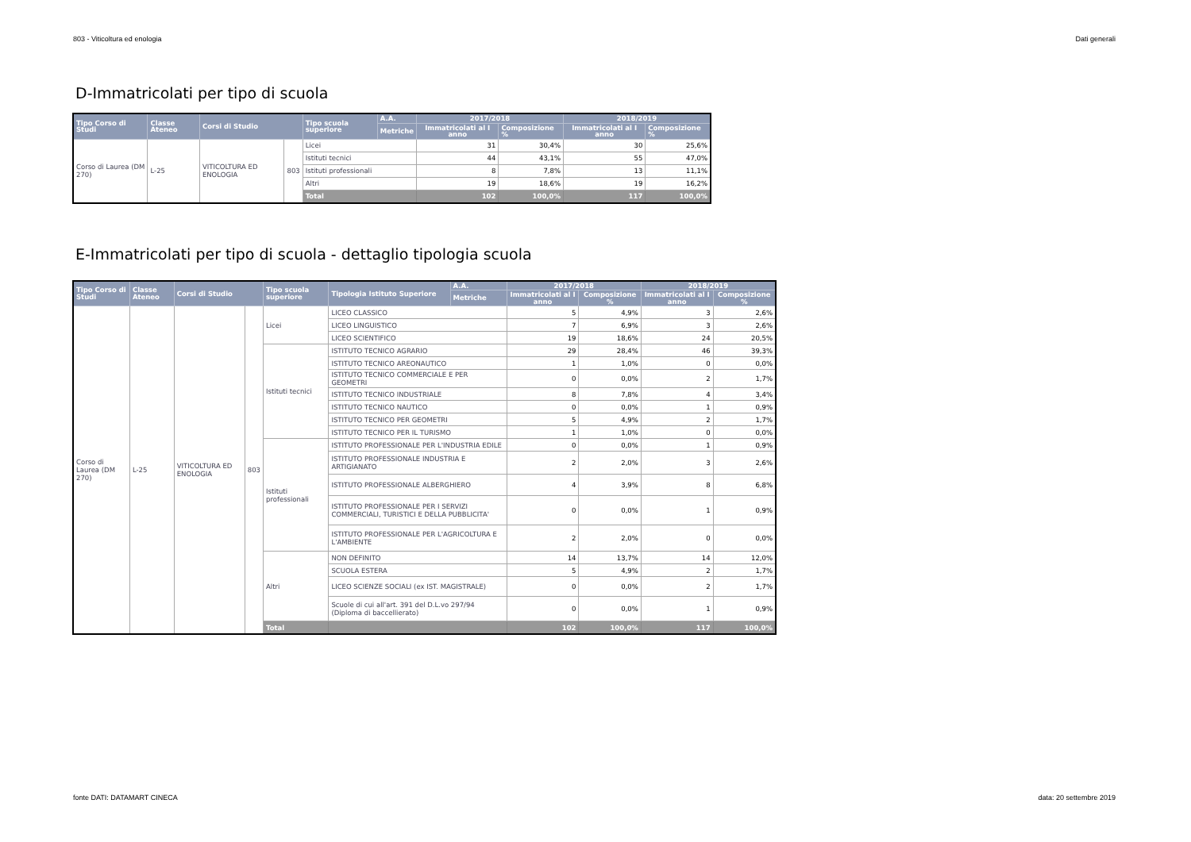803 - Viticoltura ed enologia Dati generali
D-Immatricolati per tipo di scuola
| Tipo Corso di Studi | Classe Ateneo | Corsi di Studio | | Tipo scuola superiore | A.A. | 2017/2018 | | 2018/2019 | |
| --- | --- | --- | --- | --- | --- | --- | --- | --- | --- |
| | | | | | Metriche | Immatricolati al I anno | Composizione % | Immatricolati al I anno | Composizione % |
| Corso di Laurea (DM 270) | L-25 | VITICOLTURA ED ENOLOGIA | 803 | Licei | | 31 | 30,4% | 30 | 25,6% |
| | | | | Istituti tecnici | | 44 | 43,1% | 55 | 47,0% |
| | | | | Istituti professionali | | 8 | 7,8% | 13 | 11,1% |
| | | | | Altri | | 19 | 18,6% | 19 | 16,2% |
| | | | | Total | | 102 | 100,0% | 117 | 100,0% |
E-Immatricolati per tipo di scuola - dettaglio tipologia scuola
| Tipo Corso di Studi | Classe Ateneo | Corsi di Studio | | Tipo scuola superiore | Tipologia Istituto Superiore | A.A. | 2017/2018 | | 2018/2019 | |
| --- | --- | --- | --- | --- | --- | --- | --- | --- | --- | --- |
| | | | | | | Metriche | Immatricolati al I anno | Composizione % | Immatricolati al I anno | Composizione % |
| Corso di Laurea (DM 270) | L-25 | VITICOLTURA ED ENOLOGIA | 803 | Licei | LICEO CLASSICO | | 5 | 4,9% | 3 | 2,6% |
| | | | | | LICEO LINGUISTICO | | 7 | 6,9% | 3 | 2,6% |
| | | | | | LICEO SCIENTIFICO | | 19 | 18,6% | 24 | 20,5% |
| | | | | Istituti tecnici | ISTITUTO TECNICO AGRARIO | | 29 | 28,4% | 46 | 39,3% |
| | | | | | ISTITUTO TECNICO AREONAUTICO | | 1 | 1,0% | 0 | 0,0% |
| | | | | | ISTITUTO TECNICO COMMERCIALE E PER GEOMETRI | | 0 | 0,0% | 2 | 1,7% |
| | | | | | ISTITUTO TECNICO INDUSTRIALE | | 8 | 7,8% | 4 | 3,4% |
| | | | | | ISTITUTO TECNICO NAUTICO | | 0 | 0,0% | 1 | 0,9% |
| | | | | | ISTITUTO TECNICO PER GEOMETRI | | 5 | 4,9% | 2 | 1,7% |
| | | | | | ISTITUTO TECNICO PER IL TURISMO | | 1 | 1,0% | 0 | 0,0% |
| | | | | Istituti professionali | ISTITUTO PROFESSIONALE PER L'INDUSTRIA EDILE | | 0 | 0,0% | 1 | 0,9% |
| | | | | | ISTITUTO PROFESSIONALE INDUSTRIA E ARTIGIANATO | | 2 | 2,0% | 3 | 2,6% |
| | | | | | ISTITUTO PROFESSIONALE ALBERGHIERO | | 4 | 3,9% | 8 | 6,8% |
| | | | | | ISTITUTO PROFESSIONALE PER I SERVIZI COMMERCIALI, TURISTICI E DELLA PUBBLICITA' | | 0 | 0,0% | 1 | 0,9% |
| | | | | | ISTITUTO PROFESSIONALE PER L'AGRICOLTURA E L'AMBIENTE | | 2 | 2,0% | 0 | 0,0% |
| | | | | Altri | NON DEFINITO | | 14 | 13,7% | 14 | 12,0% |
| | | | | | SCUOLA ESTERA | | 5 | 4,9% | 2 | 1,7% |
| | | | | | LICEO SCIENZE SOCIALI (ex IST. MAGISTRALE) | | 0 | 0,0% | 2 | 1,7% |
| | | | | | Scuole di cui all'art. 391 del D.L.vo 297/94 (Diploma di baccellierato) | | 0 | 0,0% | 1 | 0,9% |
| | | | | Total | | | 102 | 100,0% | 117 | 100,0% |
fonte DATI: DATAMART CINECA data: 20 settembre 2019